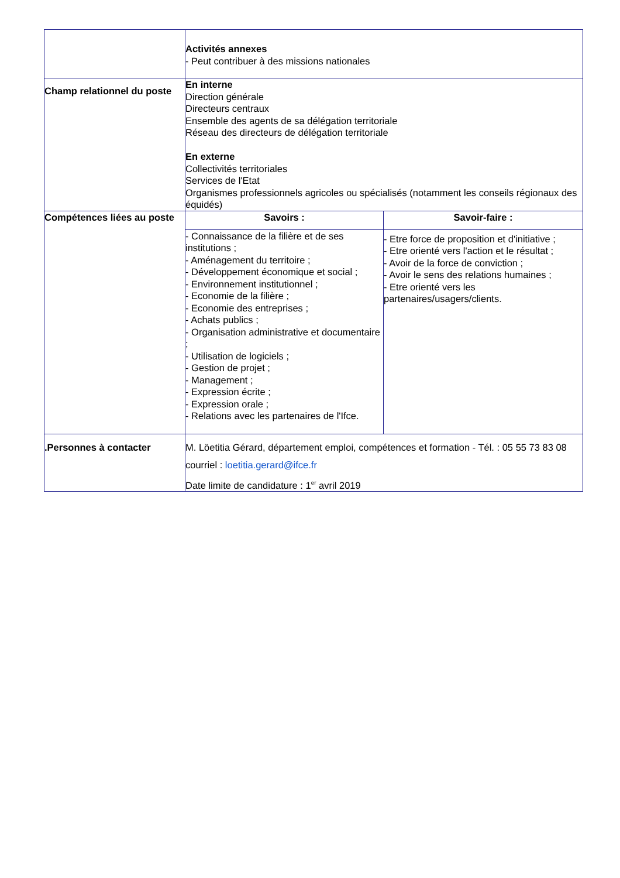| | Activités annexes - Peut contribuer à des missions nationales |
| Champ relationnel du poste | En interne Direction générale Directeurs centraux Ensemble des agents de sa délégation territoriale Réseau des directeurs de délégation territoriale En externe Collectivités territoriales Services de l'Etat Organismes professionnels agricoles ou spécialisés (notamment les conseils régionaux des équidés) |
| Compétences liées au poste | / Savoirs : / Savoir-faire : / / --- / --- / / - Connaissance de la filière et de ses institutions ; - Aménagement du territoire ; - Développement économique et social ; - Environnement institutionnel ; - Economie de la filière ; - Economie des entreprises ; - Achats publics ; - Organisation administrative et documentaire ; - Utilisation de logiciels ; - Gestion de projet ; - Management ; - Expression écrite ; - Expression orale ; - Relations avec les partenaires de l'Ifce. / - Etre force de proposition et d'initiative ; - Etre orienté vers l'action et le résultat ; - Avoir de la force de conviction ; - Avoir le sens des relations humaines ; - Etre orienté vers les partenaires/usagers/clients. / |
| .Personnes à contacter | M. Löetitia Gérard, département emploi, compétences et formation - Tél. : 05 55 73 83 08 courriel : loetitia.gerard@ifce.fr Date limite de candidature : 1<sup>er</sup> avril 2019 |